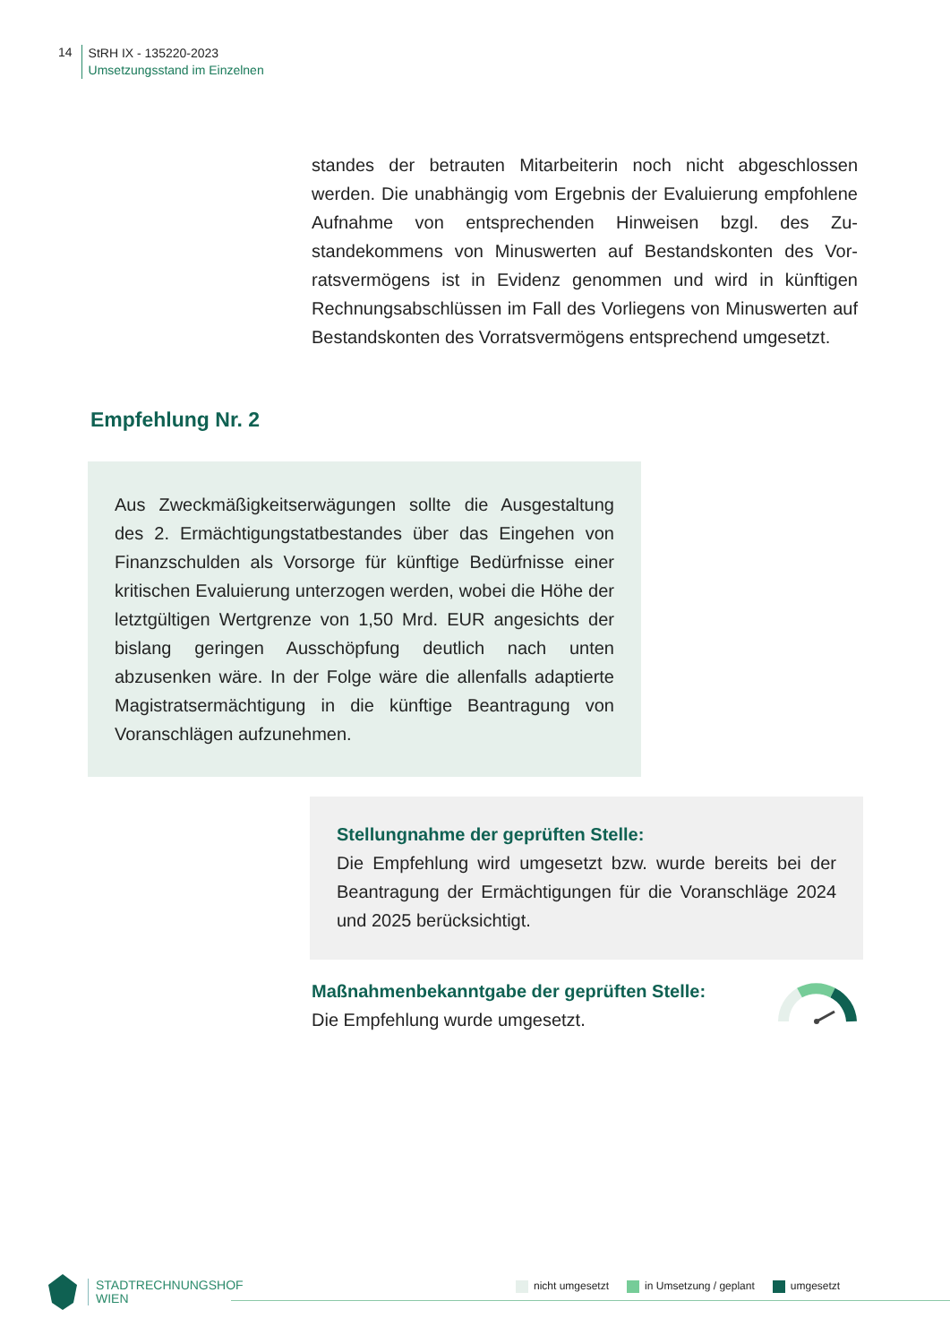14
StRH IX - 135220-2023
Umsetzungsstand im Einzelnen
standes der betrauten Mitarbeiterin noch nicht abgeschlossen werden. Die unabhängig vom Ergebnis der Evaluierung empfoh­lene Aufnahme von entsprechenden Hinweisen bzgl. des Zu­standekommens von Minuswerten auf Bestandskonten des Vor­ratsvermögens ist in Evidenz genommen und wird in künftigen Rechnungsabschlüssen im Fall des Vorliegens von Minuswerten auf Bestandskonten des Vorratsvermögens entsprechend um­gesetzt.
Empfehlung Nr. 2
Aus Zweckmäßigkeitserwägungen sollte die Ausgestal­tung des 2. Ermächtigungstatbestandes über das Einge­hen von Finanzschulden als Vorsorge für künftige Bedürf­nisse einer kritischen Evaluierung unterzogen werden, wobei die Höhe der letztgültigen Wertgrenze von 1,50 Mrd. EUR angesichts der bislang geringen Ausschöpfung deut­lich nach unten abzusenken wäre. In der Folge wäre die allenfalls adaptierte Magistratsermächtigung in die künf­tige Beantragung von Voranschlägen aufzunehmen.
Stellungnahme der geprüften Stelle:
Die Empfehlung wird umgesetzt bzw. wurde bereits bei der Beantragung der Ermächtigungen für die Voranschläge 2024 und 2025 berücksichtigt.
Maßnahmenbekanntgabe der geprüften Stelle:
Die Empfehlung wurde umgesetzt.
STADTRECHNUNGSHOF
WIEN
nicht umgesetzt in Umsetzung / geplant umgesetzt